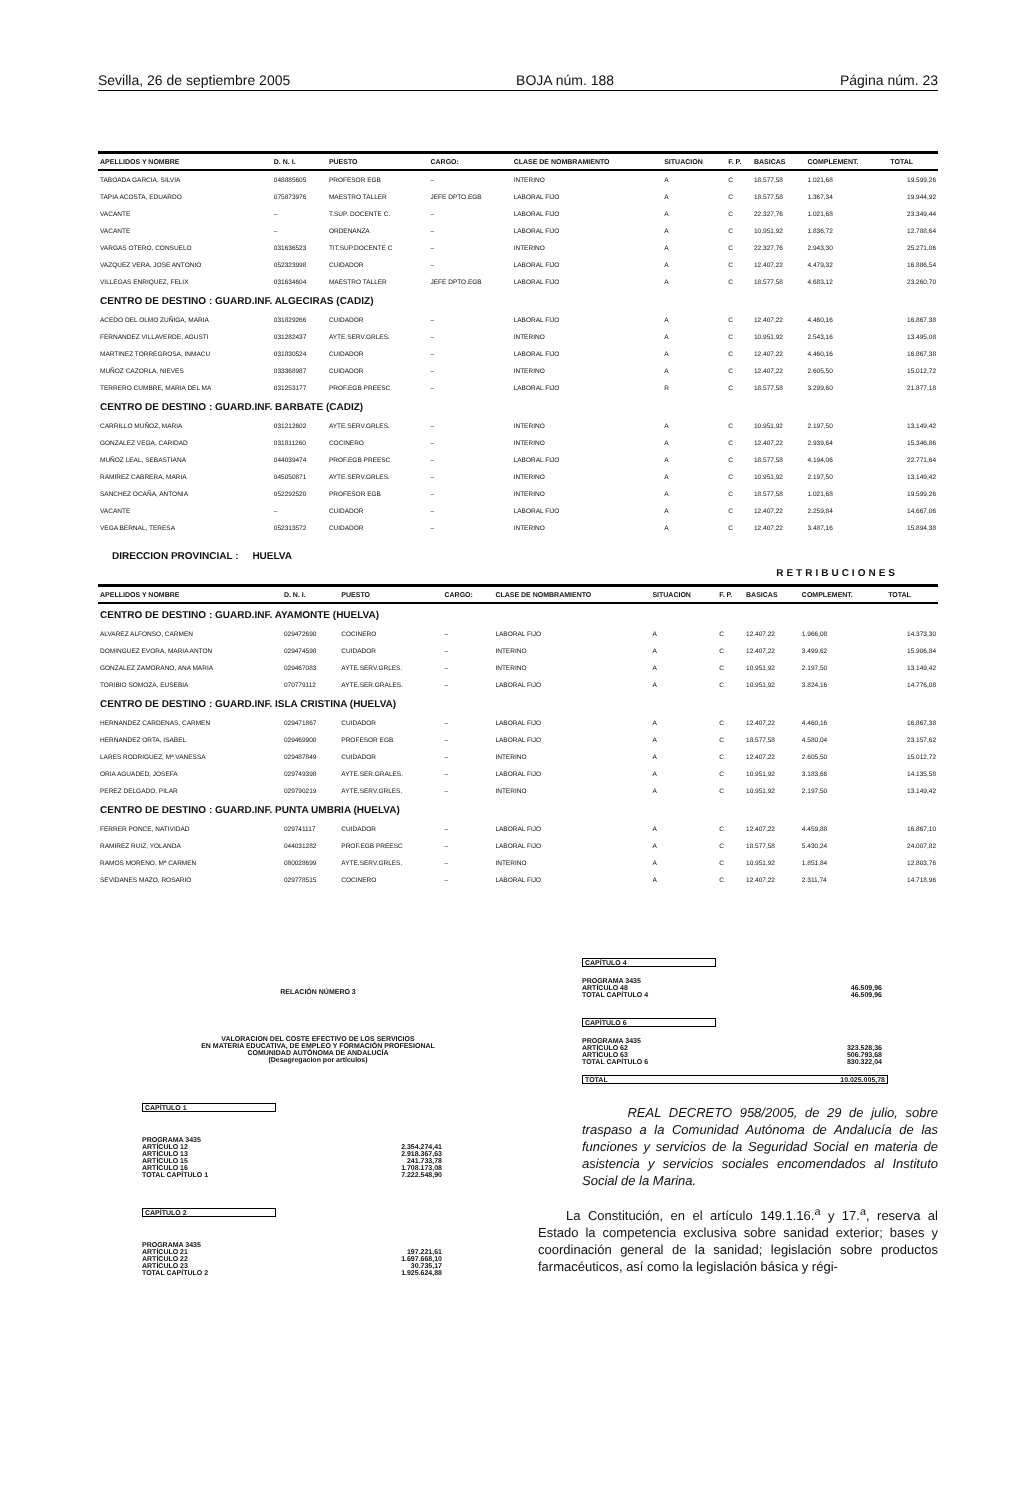Sevilla, 26 de septiembre 2005 BOJA núm. 188 Página núm. 23
| APELLIDOS Y NOMBRE | D. N. I. | PUESTO | CARGO: | CLASE DE NOMBRAMIENTO | SITUACION | F. P. | BASICAS | COMPLEMENT. | TOTAL |
| --- | --- | --- | --- | --- | --- | --- | --- | --- | --- |
| TABOADA GARCIA, SILVIA | 048885605 | PROFESOR EGB | – | INTERINO | A | C | 18.577,58 | 1.021,68 | 19.599,26 |
| TAPIA ACOSTA, EDUARDO | 075873976 | MAESTRO TALLER | JEFE DPTO.EGB | LABORAL FIJO | A | C | 18.577,58 | 1.367,34 | 19.944,92 |
| VACANTE | – | T.SUP. DOCENTE C. | – | LABORAL FIJO | A | C | 22.327,76 | 1.021,68 | 23.349,44 |
| VACANTE | – | ORDENANZA | – | LABORAL FIJO | A | C | 10.951,92 | 1.836,72 | 12.788,64 |
| VARGAS OTERO, CONSUELO | 031636523 | TIT.SUP.DOCENTE C | – | INTERINO | A | C | 22.327,76 | 2.943,30 | 25.271,06 |
| VAZQUEZ VERA, JOSE ANTONIO | 052323998 | CUIDADOR | – | LABORAL FIJO | A | C | 12.407,22 | 4.479,32 | 16.886,54 |
| VILLEGAS ENRIQUEZ, FELIX | 031634604 | MAESTRO TALLER | JEFE DPTO.EGB | LABORAL FIJO | A | C | 18.577,58 | 4.683,12 | 23.260,70 |
| CENTRO DE DESTINO : GUARD.INF. ALGECIRAS (CADIZ) | | | | | | | | | |
| ACEDO DEL OLMO ZUÑIGA, MARIA | 031829266 | CUIDADOR | – | LABORAL FIJO | A | C | 12.407,22 | 4.460,16 | 16.867,38 |
| FERNANDEZ VILLAVERDE, AGUSTI | 031282437 | AYTE.SERV.GRLES. | – | INTERINO | A | C | 10.951,92 | 2.543,16 | 13.495,08 |
| MARTINEZ TORREGROSA, INMACU | 031830524 | CUIDADOR | – | LABORAL FIJO | A | C | 12.407,22 | 4.460,16 | 16.867,38 |
| MUÑOZ CAZORLA, NIEVES | 033368987 | CUIDADOR | – | INTERINO | A | C | 12.407,22 | 2.605,50 | 15.012,72 |
| TERRERO CUMBRE, MARIA DEL MA | 031253177 | PROF.EGB PREESC | – | LABORAL FIJO | R | C | 18.577,58 | 3.299,60 | 21.877,18 |
| CENTRO DE DESTINO : GUARD.INF. BARBATE (CADIZ) | | | | | | | | | |
| CARRILLO MUÑOZ, MARIA | 031212602 | AYTE.SERV.GRLES. | – | INTERINO | A | C | 10.951,92 | 2.197,50 | 13.149,42 |
| GONZALEZ VEGA, CARIDAD | 031811260 | COCINERO | – | INTERINO | A | C | 12.407,22 | 2.939,64 | 15.346,86 |
| MUÑOZ LEAL, SEBASTIANA | 044039474 | PROF.EGB PREESC | – | LABORAL FIJO | A | C | 18.577,58 | 4.194,06 | 22.771,64 |
| RAMIREZ CABRERA, MARIA | 045050871 | AYTE.SERV.GRLES. | – | INTERINO | A | C | 10.951,92 | 2.197,50 | 13.149,42 |
| SANCHEZ OCAÑA, ANTONIA | 052292520 | PROFESOR EGB | – | INTERINO | A | C | 18.577,58 | 1.021,68 | 19.599,26 |
| VACANTE | – | CUIDADOR | – | LABORAL FIJO | A | C | 12.407,22 | 2.259,84 | 14.667,06 |
| VEGA BERNAL, TERESA | 052313572 | CUIDADOR | – | INTERINO | A | C | 12.407,22 | 3.487,16 | 15.894,38 |
DIRECCION PROVINCIAL : HUELVA
RETRIBUCIONES
| APELLIDOS Y NOMBRE | D. N. I. | PUESTO | CARGO: | CLASE DE NOMBRAMIENTO | SITUACION | F. P. | BASICAS | COMPLEMENT. | TOTAL |
| --- | --- | --- | --- | --- | --- | --- | --- | --- | --- |
| CENTRO DE DESTINO : GUARD.INF. AYAMONTE (HUELVA) | | | | | | | | | |
| ALVAREZ ALFONSO, CARMEN | 029472690 | COCINERO | – | LABORAL FIJO | A | C | 12.407,22 | 1.966,08 | 14.373,30 |
| DOMINGUEZ EVORA, MARIA ANTON | 029474598 | CUIDADOR | – | INTERINO | A | C | 12.407,22 | 3.499,62 | 15.906,84 |
| GONZALEZ ZAMORANO, ANA MARIA | 029467083 | AYTE.SERV.GRLES. | – | INTERINO | A | C | 10.951,92 | 2.197,50 | 13.149,42 |
| TORIBIO SOMOZA, EUSEBIA | 070779112 | AYTE.SER.GRALES. | – | LABORAL FIJO | A | C | 10.951,92 | 3.824,16 | 14.776,08 |
| CENTRO DE DESTINO : GUARD.INF. ISLA CRISTINA (HUELVA) | | | | | | | | | |
| HERNANDEZ CARDENAS, CARMEN | 029471867 | CUIDADOR | – | LABORAL FIJO | A | C | 12.407,22 | 4.460,16 | 16.867,38 |
| HERNANDEZ ORTA, ISABEL | 029469900 | PROFESOR EGB | – | LABORAL FIJO | A | C | 18.577,58 | 4.580,04 | 23.157,62 |
| LARES RODRIGUEZ, Mª VANESSA | 029487849 | CUIDADOR | – | INTERINO | A | C | 12.407,22 | 2.605,50 | 15.012,72 |
| ORIA AGUADED, JOSEFA | 029749398 | AYTE.SER.GRALES. | – | LABORAL FIJO | A | C | 10.951,92 | 3.183,66 | 14.135,58 |
| PEREZ DELGADO, PILAR | 029790219 | AYTE.SERV.GRLES. | – | INTERINO | A | C | 10.951,92 | 2.197,50 | 13.149,42 |
| CENTRO DE DESTINO : GUARD.INF. PUNTA UMBRIA (HUELVA) | | | | | | | | | |
| FERRER PONCE, NATIVIDAD | 029741117 | CUIDADOR | – | LABORAL FIJO | A | C | 12.407,22 | 4.459,88 | 16.867,10 |
| RAMIREZ RUIZ, YOLANDA | 044031282 | PROF.EGB PREESC | – | LABORAL FIJO | A | C | 18.577,58 | 5.430,24 | 24.007,82 |
| RAMOS MORENO, Mª CARMEN | 080028699 | AYTE.SERV.GRLES. | – | INTERINO | A | C | 10.951,92 | 1.851,84 | 12.803,76 |
| SEVIDANES MAZO, ROSARIO | 029778515 | COCINERO | – | LABORAL FIJO | A | C | 12.407,22 | 2.311,74 | 14.718,96 |
RELACIÓN NÚMERO 3
VALORACION DEL COSTE EFECTIVO DE LOS SERVICIOS
EN MATERIA EDUCATIVA, DE EMPLEO Y FORMACIÓN PROFESIONAL
COMUNIDAD AUTÓNOMA DE ANDALUCÍA
(Desagregacion por artículos)
CAPÍTULO 1
PROGRAMA 3435
ARTÍCULO 12 2.354.274,41
ARTÍCULO 13 2.918.367,63
ARTÍCULO 15 241.733,78
ARTÍCULO 16 1.708.173,08
TOTAL CAPÍTULO 1 7.222.548,90
CAPÍTULO 2
PROGRAMA 3435
ARTÍCULO 21 197.221,61
ARTÍCULO 22 1.697.668,10
ARTÍCULO 23 30.735,17
TOTAL CAPÍTULO 2 1.925.624,88
CAPÍTULO 4
PROGRAMA 3435
ARTÍCULO 48 46.509,96
TOTAL CAPÍTULO 4 46.509,96
CAPÍTULO 6
PROGRAMA 3435
ARTÍCULO 62 323.528,36
ARTÍCULO 63 506.793,68
TOTAL CAPÍTULO 6 830.322,04
TOTAL 10.025.005,78
REAL DECRETO 958/2005, de 29 de julio, sobre traspaso a la Comunidad Autónoma de Andalucía de las funciones y servicios de la Seguridad Social en materia de asistencia y servicios sociales encomendados al Instituto Social de la Marina.
La Constitución, en el artículo 149.1.16.<sup>a</sup> y 17.<sup>a</sup>, reserva al Estado la competencia exclusiva sobre sanidad exterior; bases y coordinación general de la sanidad; legislación sobre productos farmacéuticos, así como la legislación básica y régi-